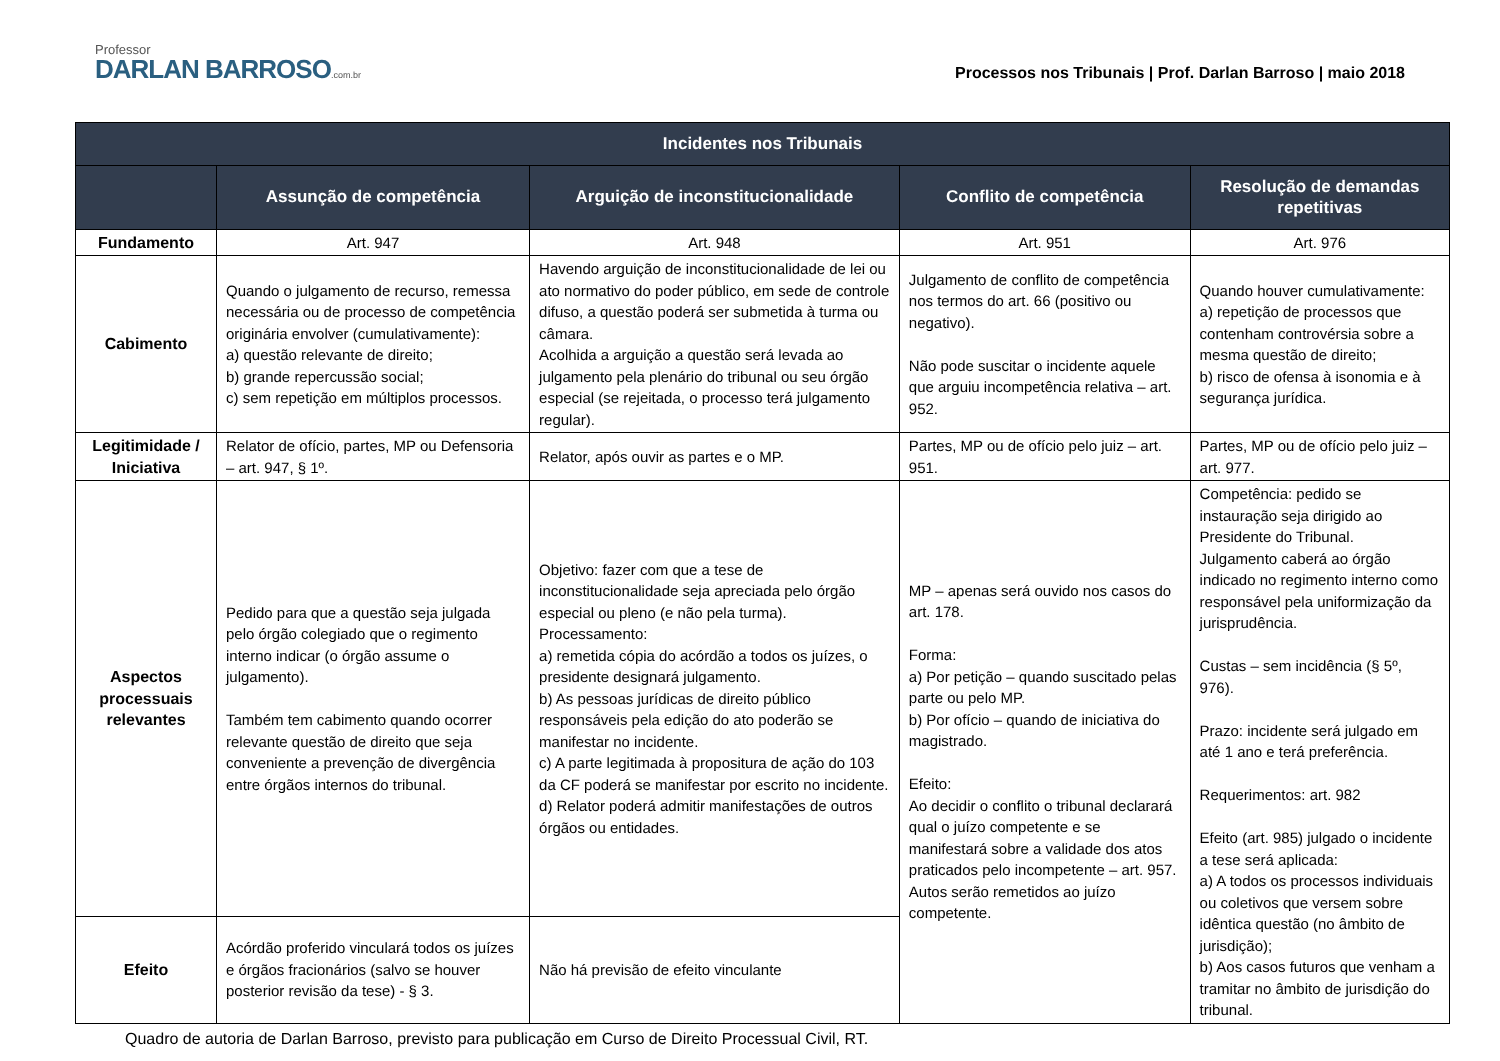Professor
DARLAN BARROSO.com.br
Processos nos Tribunais | Prof. Darlan Barroso | maio 2018
| Incidentes nos Tribunais | | | | |
| --- | --- | --- | --- | --- |
| | Assunção de competência | Arguição de inconstitucionalidade | Conflito de competência | Resolução de demandas repetitivas |
| Fundamento | Art. 947 | Art. 948 | Art. 951 | Art. 976 |
| Cabimento | Quando o julgamento de recurso, remessa necessária ou de processo de competência originária envolver (cumulativamente): a) questão relevante de direito; b) grande repercussão social; c) sem repetição em múltiplos processos. | Havendo arguição de inconstitucionalidade de lei ou ato normativo do poder público, em sede de controle difuso, a questão poderá ser submetida à turma ou câmara. Acolhida a arguição a questão será levada ao julgamento pela plenário do tribunal ou seu órgão especial (se rejeitada, o processo terá julgamento regular). | Julgamento de conflito de competência nos termos do art. 66 (positivo ou negativo). Não pode suscitar o incidente aquele que arguiu incompetência relativa – art. 952. | Quando houver cumulativamente: a) repetição de processos que contenham controvérsia sobre a mesma questão de direito; b) risco de ofensa à isonomia e à segurança jurídica. |
| Legitimidade / Iniciativa | Relator de ofício, partes, MP ou Defensoria – art. 947, § 1º. | Relator, após ouvir as partes e o MP. | Partes, MP ou de ofício pelo juiz – art. 951. | Partes, MP ou de ofício pelo juiz – art. 977. |
| Aspectos processuais relevantes | Pedido para que a questão seja julgada pelo órgão colegiado que o regimento interno indicar (o órgão assume o julgamento). Também tem cabimento quando ocorrer relevante questão de direito que seja conveniente a prevenção de divergência entre órgãos internos do tribunal. | Objetivo: fazer com que a tese de inconstitucionalidade seja apreciada pelo órgão especial ou pleno (e não pela turma). Processamento: a) remetida cópia do acórdão a todos os juízes, o presidente designará julgamento. b) As pessoas jurídicas de direito público responsáveis pela edição do ato poderão se manifestar no incidente. c) A parte legitimada à propositura de ação do 103 da CF poderá se manifestar por escrito no incidente. d) Relator poderá admitir manifestações de outros órgãos ou entidades. | MP – apenas será ouvido nos casos do art. 178. Forma: a) Por petição – quando suscitado pelas parte ou pelo MP. b) Por ofício – quando de iniciativa do magistrado. Efeito: Ao decidir o conflito o tribunal declarará qual o juízo competente e se manifestará sobre a validade dos atos praticados pelo incompetente – art. 957. Autos serão remetidos ao juízo competente. | Competência: pedido se instauração seja dirigido ao Presidente do Tribunal. Julgamento caberá ao órgão indicado no regimento interno como responsável pela uniformização da jurisprudência. Custas – sem incidência (§ 5º, 976). Prazo: incidente será julgado em até 1 ano e terá preferência. Requerimentos: art. 982 Efeito (art. 985) julgado o incidente a tese será aplicada: a) A todos os processos individuais ou coletivos que versem sobre idêntica questão (no âmbito de jurisdição); b) Aos casos futuros que venham a tramitar no âmbito de jurisdição do tribunal. |
| Efeito | Acórdão proferido vinculará todos os juízes e órgãos fracionários (salvo se houver posterior revisão da tese) - § 3. | Não há previsão de efeito vinculante | | |
Quadro de autoria de Darlan Barroso, previsto para publicação em Curso de Direito Processual Civil, RT.